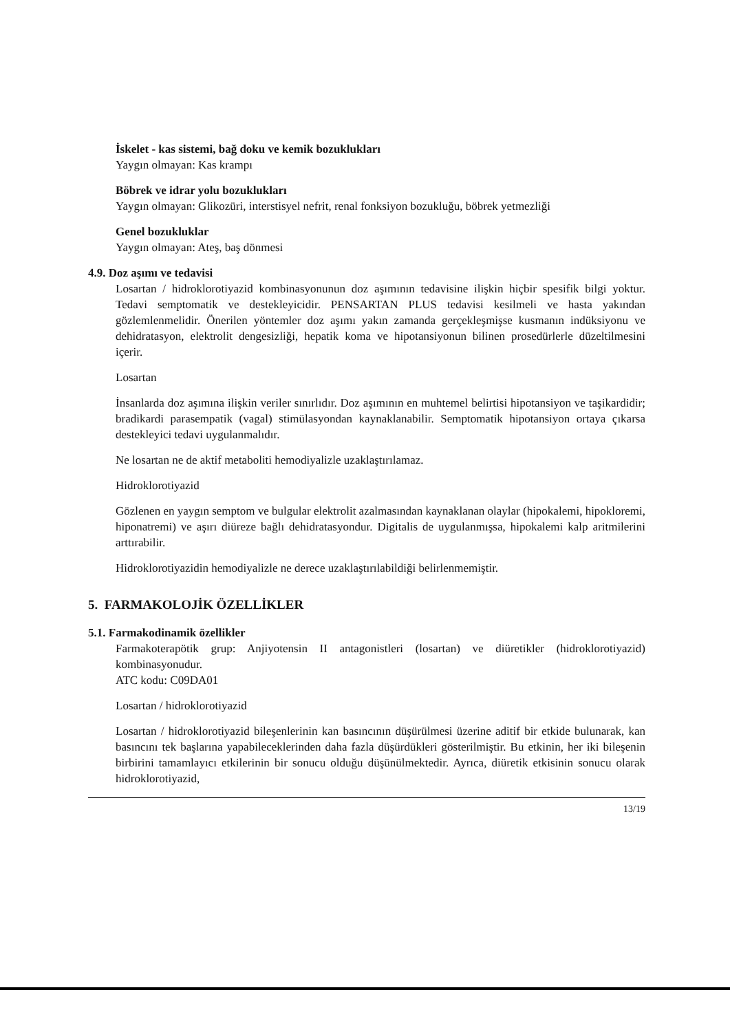İskelet - kas sistemi, bağ doku ve kemik bozuklukları
Yaygın olmayan: Kas krampı
Böbrek ve idrar yolu bozuklukları
Yaygın olmayan: Glikozüri, interstisyel nefrit, renal fonksiyon bozukluğu, böbrek yetmezliği
Genel bozukluklar
Yaygın olmayan: Ateş, baş dönmesi
4.9. Doz aşımı ve tedavisi
Losartan / hidroklorotiyazid kombinasyonunun doz aşımının tedavisine ilişkin hiçbir spesifik bilgi yoktur. Tedavi semptomatik ve destekleyicidir. PENSARTAN PLUS tedavisi kesilmeli ve hasta yakından gözlemlenmelidir. Önerilen yöntemler doz aşımı yakın zamanda gerçekleşmişse kusmanın indüksiyonu ve dehidratasyon, elektrolit dengesizliği, hepatik koma ve hipotansiyonun bilinen prosedürlerle düzeltilmesini içerir.
Losartan
İnsanlarda doz aşımına ilişkin veriler sınırlıdır. Doz aşımının en muhtemel belirtisi hipotansiyon ve taşikardidir; bradikardi parasempatik (vagal) stimülasyondan kaynaklanabilir. Semptomatik hipotansiyon ortaya çıkarsa destekleyici tedavi uygulanmalıdır.
Ne losartan ne de aktif metaboliti hemodiyalizle uzaklaştırılamaz.
Hidroklorotiyazid
Gözlenen en yaygın semptom ve bulgular elektrolit azalmasından kaynaklanan olaylar (hipokalemi, hipokloremi, hiponatremi) ve aşırı diüreze bağlı dehidratasyondur. Digitalis de uygulanmışsa, hipokalemi kalp aritmilerini arttırabilir.
Hidroklorotiyazidin hemodiyalizle ne derece uzaklaştırılabildiği belirlenmemiştir.
5. FARMAKOLOJİK ÖZELLİKLER
5.1. Farmakodinamik özellikler
Farmakoterapötik grup: Anjiyotensin II antagonistleri (losartan) ve diüretikler (hidroklorotiyazid) kombinasyonudur.
ATC kodu: C09DA01
Losartan / hidroklorotiyazid
Losartan / hidroklorotiyazid bileşenlerinin kan basıncının düşürülmesi üzerine aditif bir etkide bulunarak, kan basıncını tek başlarına yapabileceklerinden daha fazla düşürdükleri gösterilmiştir. Bu etkinin, her iki bileşenin birbirini tamamlayıcı etkilerinin bir sonucu olduğu düşünülmektedir. Ayrıca, diüretik etkisinin sonucu olarak hidroklorotiyazid,
13/19